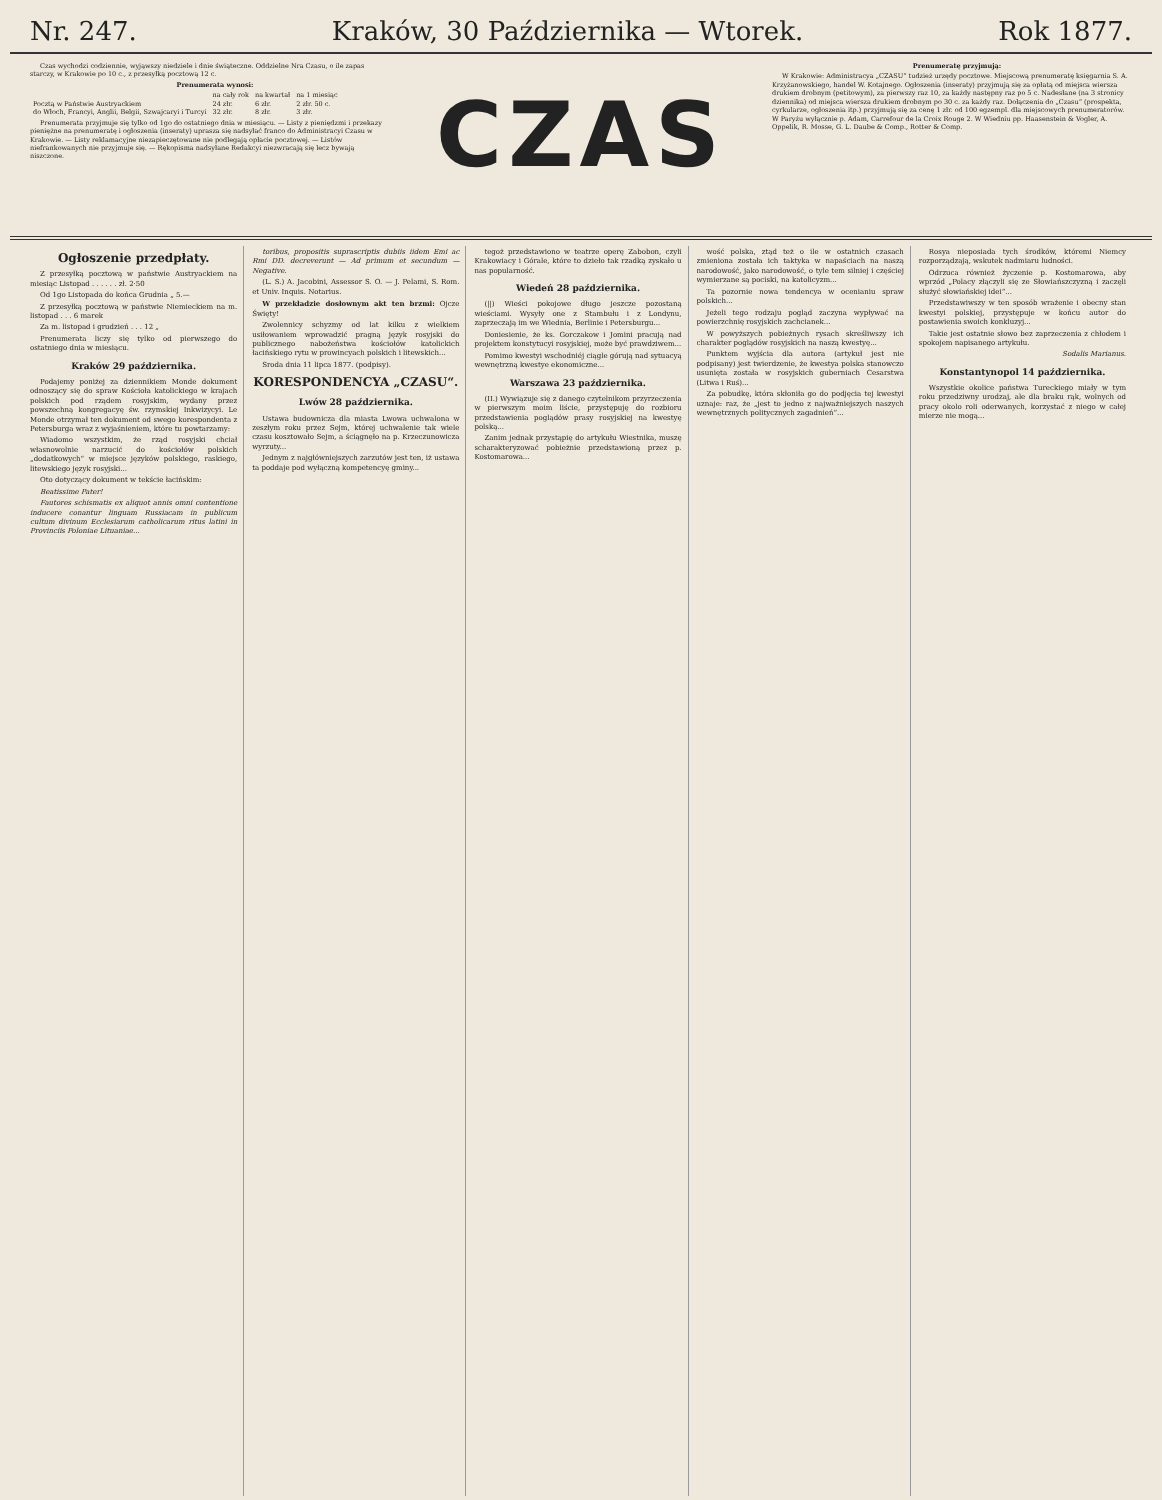Nr. 247. Kraków, 30 Października — Wtorek. Rok 1877.
Czas wychodzi codziennie, wyjąwszy niedziele i dnie świąteczne. Oddzielne Nra Czasu, o ile zapas starczy, w Krakowie po 10 c., z przesyłką pocztową 12 c.
Prenumerata wynosi:
| | na cały rok | na kwartał | na 1 miesiąc |
| --- | --- | --- | --- |
| Pocztą w Państwie Austryackiem | 24 złr. | 6 złr. | 2 złr. 50 c. |
| do Włoch, Francyi, Anglii, Belgii, Szwajcaryi i Turcyi | 32 złr. | 8 złr. | 3 złr. |
Prenumerata przyjmuje się tylko od 1go do ostatniego dnia w miesiącu. — Listy z pieniędzmi i przekazy pieniężne na prenumeratę i ogłoszenia (inseraty) uprasza się nadsyłać franco do Administracyi Czasu w Krakowie. — Listy reklamacyjne niezapieczętowane nie podlegają opłacie pocztowej. — Listów niefrankowanych nie przyjmuje się. — Rękopisma nadsyłane Redakcyi niezwracają się lecz bywają niszczone.
CZAS
Prenumeratę przyjmują:
W Krakowie: Administracya „CZASU“ tudzież urzędy pocztowe. Miejscową prenumeratę księgarnia S. A. Krzyżanowskiego, handel W. Kotajnego. Ogłoszenia (inseraty) przyjmują się za opłatą od miejsca wiersza drukiem drobnym (petitowym), za pierwszy raz 10, za każdy następny raz po 5 c. Nadesłane (na 3 stronicy dziennika) od miejsca wiersza drukiem drobnym po 30 c. za każdy raz. Dołączenia do „Czasu“ (prospekta, cyrkularze, ogłoszenia itp.) przyjmują się za cenę 1 złr. od 100 egzempl. dla miejscowych prenumeratorów. W Paryżu wyłącznie p. Adam, Carrefour de la Croix Rouge 2. W Wiedniu pp. Haasenstein & Vogler, A. Oppelik, R. Mosse, G. L. Daube & Comp., Rotter & Comp.
Ogłoszenie przedpłaty.
Z przesyłką pocztową w państwie Austryackiem na miesiąc Listopad . . . . . . zł. 2·50
Od 1go Listopada do końca Grudnia „ 5.—
Z przesyłką pocztową w państwie Niemieckiem na m. listopad . . . 6 marek
Za m. listopad i grudzień . . . 12 „
Prenumerata liczy się tylko od pierwszego do ostatniego dnia w miesiącu.
Kraków 29 października.
Podajemy poniżej za dziennikiem Monde dokument odnoszący się do spraw Kościoła katolickiego w krajach polskich pod rządem rosyjskim, wydany przez powszechną kongregacyę św. rzymskiej Inkwizycyi. Le Monde otrzymał ten dokument od swego korespondenta z Petersburga wraz z wyjaśnieniem, które tu powtarzamy:
Wiadomo wszystkim, że rząd rosyjski chciał własnowolnie narzucić do kościołów polskich „dodatkowych“ w miejsce języków polskiego, raskiego, litewskiego język rosyjski...
Oto dotyczący dokument w tekście łacińskim:
Beatissime Pater!
Fautores schismatis ex aliquot annis omni contentione inducere conantur linguam Russiacam in publicum cultum divinum Ecclesiarum catholicarum ritus latini in Provinciis Poloniae Lituaniae...
toribus, propositis suprascriptis dubiis iidem Emi ac Rmi DD. decreverunt — Ad primum et secundum — Negative.
(L. S.) A. Jacobini, Assessor S. O. — J. Pelami, S. Rom. et Univ. Inquis. Notarius.
W przekładzie dosłownym akt ten brzmi: Ojcze Święty!
Zwolennicy schyzmy od lat kilku z wielkiem usiłowaniem wprowadzić pragną język rosyjski do publicznego nabożeństwa kościołów katolickich łacińskiego rytu w prowincyach polskich i litewskich...
Sroda dnia 11 lipca 1877. (podpisy).
KORESPONDENCYA „CZASU“.
Lwów 28 października.
Ustawa budownicza dla miasta Lwowa uchwalona w zeszłym roku przez Sejm, której uchwalenie tak wiele czasu kosztowało Sejm, a ściągnęło na p. Krzeczunowicza wyrzuty...
Jednym z najgłówniejszych zarzutów jest ten, iż ustawa ta poddaje pod wyłączną kompetencyę gminy...
tegoż przedstawiono w teatrze operę Zabobon, czyli Krakowiacy i Górale, które to dzieło tak rzadką zyskało u nas popularność.
Wiedeń 28 października.
(||) Wieści pokojowe długo jeszcze pozostaną wieściami. Wysyły one z Stambułu i z Londynu, zaprzeczają im we Wiednia, Berlinie i Petersburgu...
Doniesienie, że ks. Gorczakow i Jomini pracują nad projektem konstytucyi rosyjskiej, może być prawdziwem...
Pomimo kwestyi wschodniéj ciągle górują nad sytuacyą wewnętrzną kwestye ekonomiczne...
Warszawa 23 października.
(II.) Wywiązuje się z danego czytelnikom przyrzeczenia w pierwszym moim liście, przystępuję do rozbioru przedstawienia poglądów prasy rosyjskiej na kwestyę polską...
Zanim jednak przystąpię do artykułu Wiestnika, muszę scharakteryzować pobieżnie przedstawioną przez p. Kostomarowa...
wość polska, ztąd też o ile w ostatnich czasach zmieniona została ich taktyka w napaściach na naszą narodowość, jako narodowość, o tyle tem silniej i częściej wymierzane są pociski, na katolicyzm...
Ta pozornie nowa tendencya w ocenianiu spraw polskich...
Jeżeli tego rodzaju pogląd zaczyna wypływać na powierzchnię rosyjskich zachcianek...
W powyższych pobieżnych rysach skreśliwszy ich charakter poglądów rosyjskich na naszą kwestyę...
Punktem wyjścia dla autora (artykuł jest nie podpisany) jest twierdzenie, że kwestya polska stanowczo usunięta została w rosyjskich guberniach Cesarstwa (Litwa i Ruś)...
Za pobudkę, która skłoniła go do podjęcia tej kwestyi uznaje: raz, że „jest to jedno z najważniejszych naszych wewnętrznych politycznych zagadnień“...
Rosya nieposiada tych środków, któremi Niemcy rozporządzają, wskutek nadmiaru ludności.
Odrzuca również życzenie p. Kostomarowa, aby wprzód „Polacy złączyli się ze Słowiańszczyzną i zaczęli służyć słowiańskiej idei“...
Przedstawiwszy w ten sposób wrażenie i obecny stan kwestyi polskiej, przystępuje w końcu autor do postawienia swoich konkluzyj...
Takie jest ostatnie słowo bez zaprzeczenia z chłodem i spokojem napisanego artykułu.
Sodalis Marianus.
Konstantynopol 14 października.
Wszystkie okolice państwa Tureckiego miały w tym roku przedziwny urodzaj, ale dla braku rąk, wolnych od pracy okolo roli oderwanych, korzystać z niego w całej mierze nie mogą...